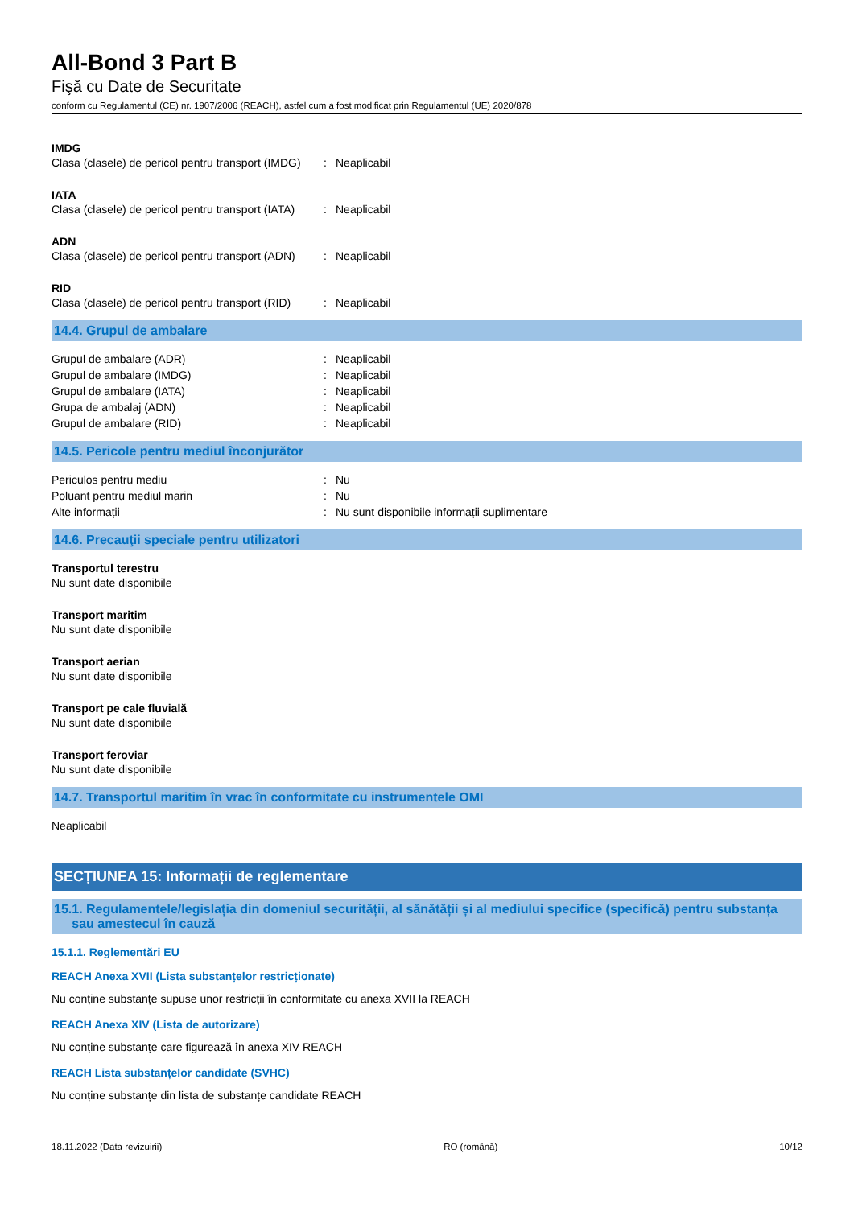All-Bond 3 Part B
Fişă cu Date de Securitate
conform cu Regulamentul (CE) nr. 1907/2006 (REACH), astfel cum a fost modificat prin Regulamentul (UE) 2020/878
IMDG
Clasa (clasele) de pericol pentru transport (IMDG): Neaplicabil
IATA
Clasa (clasele) de pericol pentru transport (IATA): Neaplicabil
ADN
Clasa (clasele) de pericol pentru transport (ADN): Neaplicabil
RID
Clasa (clasele) de pericol pentru transport (RID): Neaplicabil
14.4. Grupul de ambalare
Grupul de ambalare (ADR): Neaplicabil
Grupul de ambalare (IMDG): Neaplicabil
Grupul de ambalare (IATA): Neaplicabil
Grupa de ambalaj (ADN): Neaplicabil
Grupul de ambalare (RID): Neaplicabil
14.5. Pericole pentru mediul înconjurător
Periculos pentru mediu: Nu
Poluant pentru mediul marin: Nu
Alte informații: Nu sunt disponibile informații suplimentare
14.6. Precauţii speciale pentru utilizatori
Transportul terestru
Nu sunt date disponibile
Transport maritim
Nu sunt date disponibile
Transport aerian
Nu sunt date disponibile
Transport pe cale fluvială
Nu sunt date disponibile
Transport feroviar
Nu sunt date disponibile
14.7. Transportul maritim în vrac în conformitate cu instrumentele OMI
Neaplicabil
SECȚIUNEA 15: Informații de reglementare
15.1. Regulamentele/legislația din domeniul securității, al sănătății și al mediului specifice (specifică) pentru substanța
sau amestecul în cauză
15.1.1. Reglementări EU
REACH Anexa XVII (Lista substanțelor restricționate)
Nu conține substanțe supuse unor restricții în conformitate cu anexa XVII la REACH
REACH Anexa XIV (Lista de autorizare)
Nu conține substanțe care figurează în anexa XIV REACH
REACH Lista substanțelor candidate (SVHC)
Nu conține substanțe din lista de substanțe candidate REACH
18.11.2022 (Data revizuirii) RO (română) 10/12